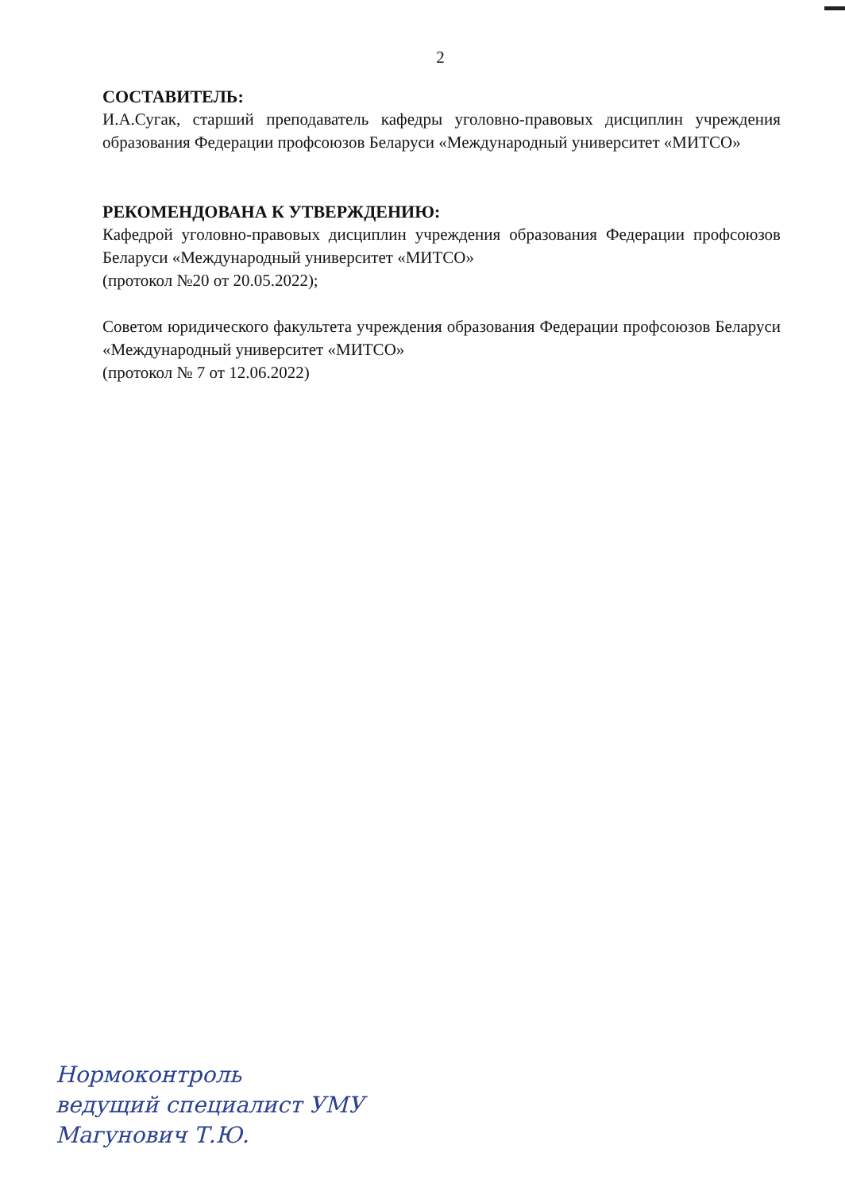2
СОСТАВИТЕЛЬ:
И.А.Сугак, старший преподаватель кафедры уголовно-правовых дисциплин учреждения образования Федерации профсоюзов Беларуси «Международный университет «МИТСО»
РЕКОМЕНДОВАНА К УТВЕРЖДЕНИЮ:
Кафедрой уголовно-правовых дисциплин учреждения образования Федерации профсоюзов Беларуси «Международный университет «МИТСО»
(протокол №20 от 20.05.2022);
Советом юридического факультета учреждения образования Федерации профсоюзов Беларуси «Международный университет «МИТСО»
(протокол № 7 от 12.06.2022)
Нормоконтроль
ведущий специалист УМУ
Магунович Т.Ю.